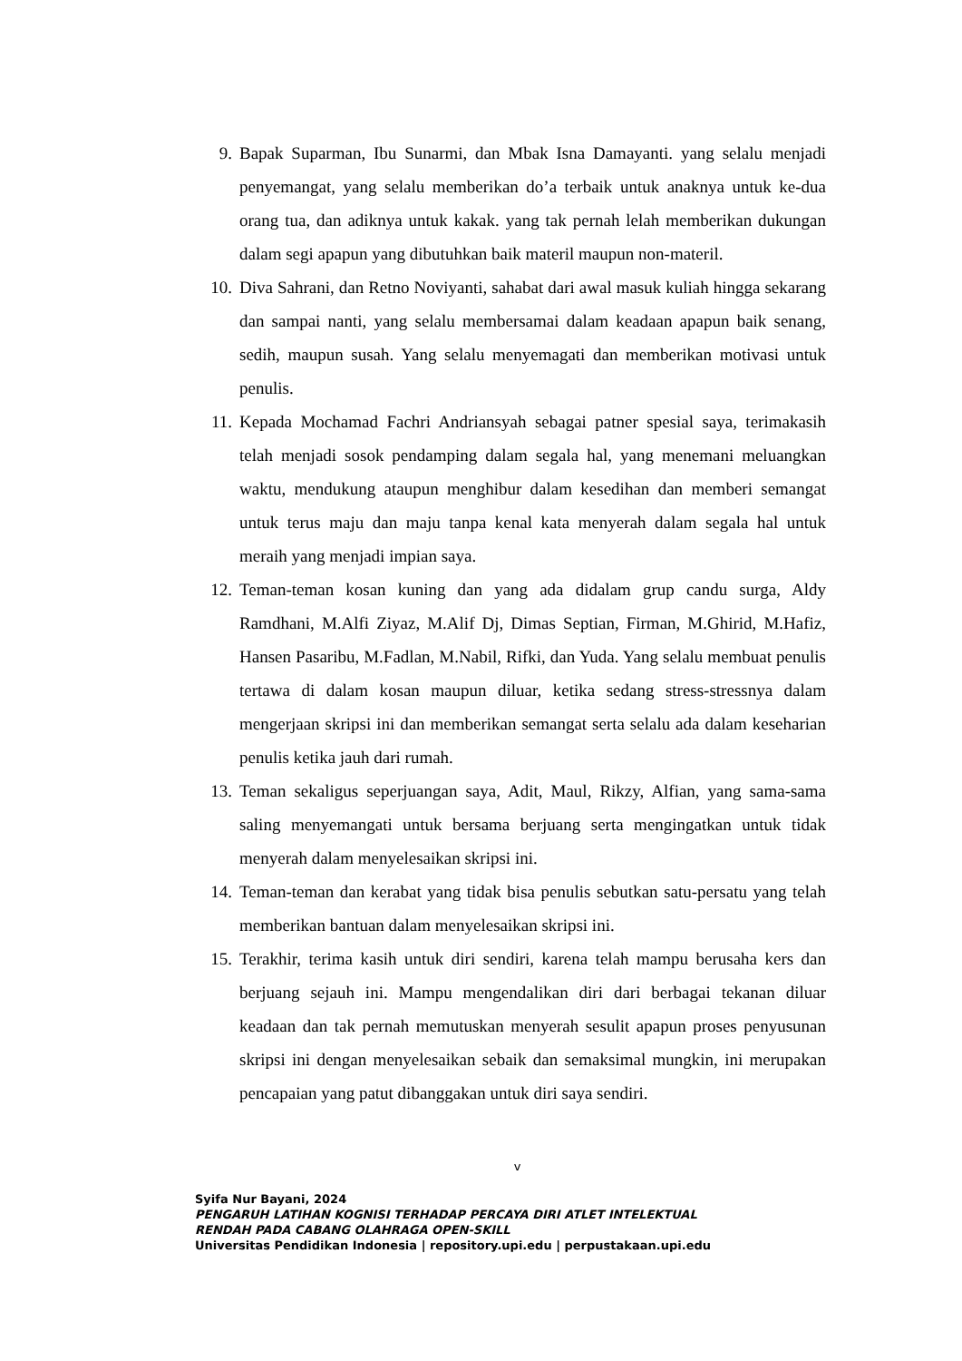9. Bapak Suparman, Ibu Sunarmi, dan Mbak Isna Damayanti. yang selalu menjadi penyemangat, yang selalu memberikan do’a terbaik untuk anaknya untuk ke-dua orang tua, dan adiknya untuk kakak. yang tak pernah lelah memberikan dukungan dalam segi apapun yang dibutuhkan baik materil maupun non-materil.
10. Diva Sahrani, dan Retno Noviyanti, sahabat dari awal masuk kuliah hingga sekarang dan sampai nanti, yang selalu membersamai dalam keadaan apapun baik senang, sedih, maupun susah. Yang selalu menyemagati dan memberikan motivasi untuk penulis.
11. Kepada Mochamad Fachri Andriansyah sebagai patner spesial saya, terimakasih telah menjadi sosok pendamping dalam segala hal, yang menemani meluangkan waktu, mendukung ataupun menghibur dalam kesedihan dan memberi semangat untuk terus maju dan maju tanpa kenal kata menyerah dalam segala hal untuk meraih yang menjadi impian saya.
12. Teman-teman kosan kuning dan yang ada didalam grup candu surga, Aldy Ramdhani, M.Alfi Ziyaz, M.Alif Dj, Dimas Septian, Firman, M.Ghirid, M.Hafiz, Hansen Pasaribu, M.Fadlan, M.Nabil, Rifki, dan Yuda. Yang selalu membuat penulis tertawa di dalam kosan maupun diluar, ketika sedang stress-stressnya dalam mengerjaan skripsi ini dan memberikan semangat serta selalu ada dalam keseharian penulis ketika jauh dari rumah.
13. Teman sekaligus seperjuangan saya, Adit, Maul, Rikzy, Alfian, yang sama-sama saling menyemangati untuk bersama berjuang serta mengingatkan untuk tidak menyerah dalam menyelesaikan skripsi ini.
14. Teman-teman dan kerabat yang tidak bisa penulis sebutkan satu-persatu yang telah memberikan bantuan dalam menyelesaikan skripsi ini.
15. Terakhir, terima kasih untuk diri sendiri, karena telah mampu berusaha kers dan berjuang sejauh ini. Mampu mengendalikan diri dari berbagai tekanan diluar keadaan dan tak pernah memutuskan menyerah sesulit apapun proses penyusunan skripsi ini dengan menyelesaikan sebaik dan semaksimal mungkin, ini merupakan pencapaian yang patut dibanggakan untuk diri saya sendiri.
v
Syifa Nur Bayani, 2024
PENGARUH LATIHAN KOGNISI TERHADAP PERCAYA DIRI ATLET INTELEKTUAL
RENDAH PADA CABANG OLAHRAGA OPEN-SKILL
Universitas Pendidikan Indonesia | repository.upi.edu | perpustakaan.upi.edu